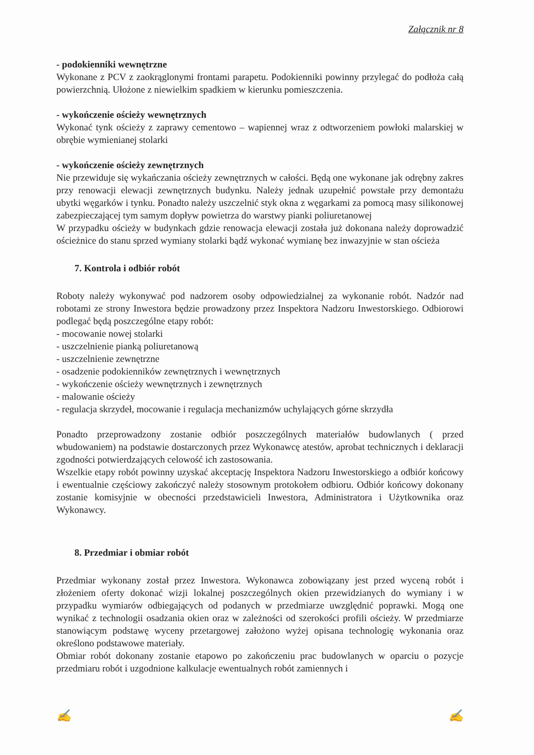Załącznik nr 8
- podokienniki wewnętrzne
Wykonane z PCV z zaokrąglonymi frontami parapetu. Podokienniki powinny przylegać do podłoża całą powierzchnią. Ułożone z niewielkim spadkiem w kierunku pomieszczenia.
- wykończenie ościeży wewnętrznych
Wykonać tynk ościeży z zaprawy cementowo – wapiennej wraz z odtworzeniem powłoki malarskiej w obrębie wymienianej stolarki
- wykończenie ościeży zewnętrznych
Nie przewiduje się wykańczania ościeży zewnętrznych w całości. Będą one wykonane jak odrębny zakres przy renowacji elewacji zewnętrznych budynku. Należy jednak uzupełnić powstałe przy demontażu ubytki węgarków i tynku. Ponadto należy uszczelnić styk okna z węgarkami za pomocą masy silikonowej zabezpieczającej tym samym dopływ powietrza do warstwy pianki poliuretanowej
W przypadku ościeży w budynkach gdzie renowacja elewacji została już dokonana należy doprowadzić ościeżnice do stanu sprzed wymiany stolarki bądź wykonać wymianę bez inwazyjnie w stan ościeża
7. Kontrola i odbiór robót
Roboty należy wykonywać pod nadzorem osoby odpowiedzialnej za wykonanie robót. Nadzór nad robotami ze strony Inwestora będzie prowadzony przez Inspektora Nadzoru Inwestorskiego. Odbiorowi podlegać będą poszczególne etapy robót:
- mocowanie nowej stolarki
- uszczelnienie pianką poliuretanową
- uszczelnienie zewnętrzne
- osadzenie podokienników zewnętrznych i wewnętrznych
- wykończenie ościeży wewnętrznych i zewnętrznych
- malowanie ościeży
- regulacja skrzydeł, mocowanie i regulacja mechanizmów uchylających górne skrzydła
Ponadto przeprowadzony zostanie odbiór poszczególnych materiałów budowlanych ( przed wbudowaniem) na podstawie dostarczonych przez Wykonawcę atestów, aprobat technicznych i deklaracji zgodności potwierdzających celowość ich zastosowania.
Wszelkie etapy robót powinny uzyskać akceptację Inspektora Nadzoru Inwestorskiego a odbiór końcowy i ewentualnie częściowy zakończyć należy stosownym protokołem odbioru. Odbiór końcowy dokonany zostanie komisyjnie w obecności przedstawicieli Inwestora, Administratora i Użytkownika oraz Wykonawcy.
8. Przedmiar i obmiar robót
Przedmiar wykonany został przez Inwestora. Wykonawca zobowiązany jest przed wyceną robót i złożeniem oferty dokonać wizji lokalnej poszczególnych okien przewidzianych do wymiany i w przypadku wymiarów odbiegających od podanych w przedmiarze uwzględnić poprawki. Mogą one wynikać z technologii osadzania okien oraz w zależności od szerokości profili ościeży. W przedmiarze stanowiącym podstawę wyceny przetargowej założono wyżej opisana technologię wykonania oraz określono podstawowe materiały.
Obmiar robót dokonany zostanie etapowo po zakończeniu prac budowlanych w oparciu o pozycje przedmiaru robót i uzgodnione kalkulacje ewentualnych robót zamiennych i
✍ ✍